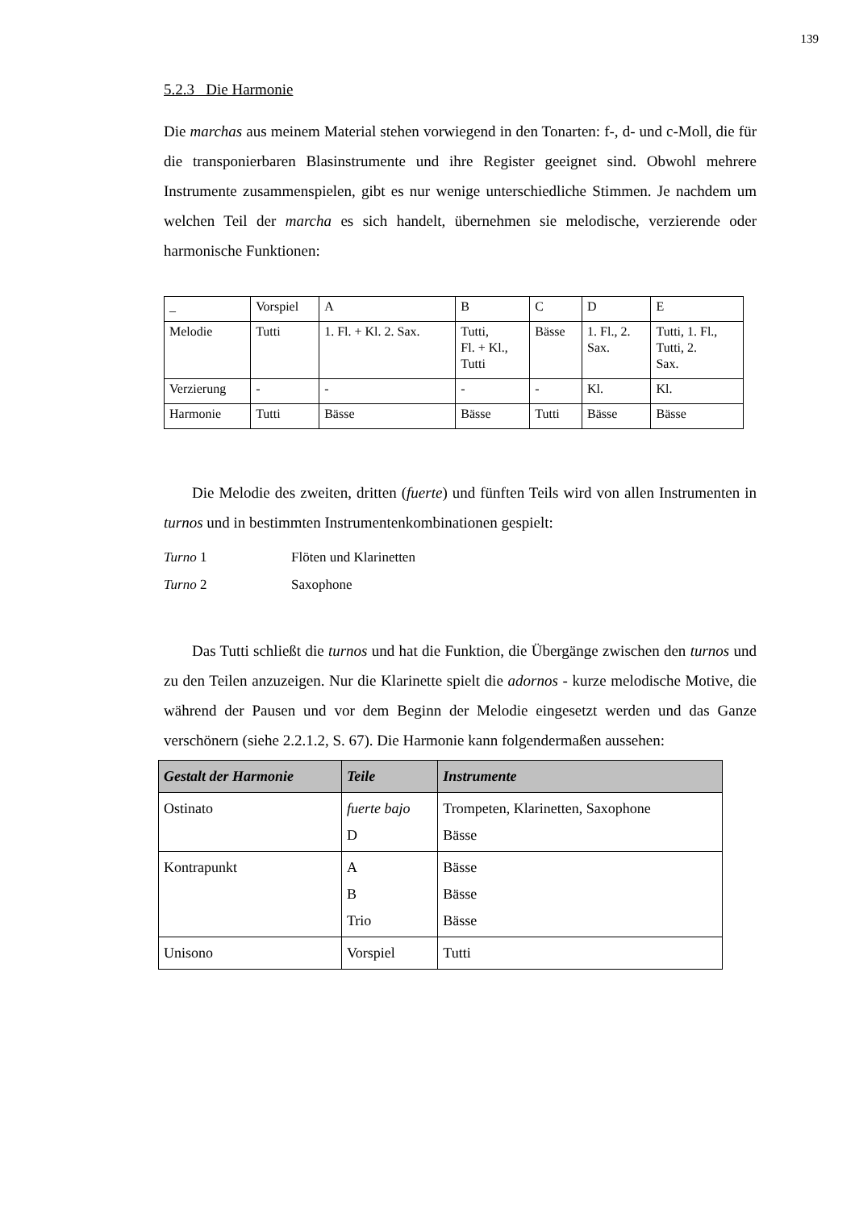139
5.2.3 Die Harmonie
Die marchas aus meinem Material stehen vorwiegend in den Tonarten: f-, d- und c-Moll, die für die transponierbaren Blasinstrumente und ihre Register geeignet sind. Obwohl mehrere Instrumente zusammenspielen, gibt es nur wenige unterschiedliche Stimmen. Je nachdem um welchen Teil der marcha es sich handelt, übernehmen sie melodische, verzierende oder harmonische Funktionen:
| _ | Vorspiel | A | B | C | D | E |
| Melodie | Tutti | 1. Fl. + Kl. 2. Sax. | Tutti, Fl. + Kl., Tutti | Bässe | 1. Fl., 2. Sax. | Tutti, 1. Fl., Tutti, 2. Sax. |
| Verzierung | - | - | - | - | Kl. | Kl. |
| Harmonie | Tutti | Bässe | Bässe | Tutti | Bässe | Bässe |
Die Melodie des zweiten, dritten (fuerte) und fünften Teils wird von allen Instrumenten in turnos und in bestimmten Instrumentenkombinationen gespielt:
Turno 1 Flöten und Klarinetten
Turno 2 Saxophone
Das Tutti schließt die turnos und hat die Funktion, die Übergänge zwischen den turnos und zu den Teilen anzuzeigen. Nur die Klarinette spielt die adornos - kurze melodische Motive, die während der Pausen und vor dem Beginn der Melodie eingesetzt werden und das Ganze verschönern (siehe 2.2.1.2, S. 67). Die Harmonie kann folgendermaßen aussehen:
| Gestalt der Harmonie | Teile | Instrumente |
| --- | --- | --- |
| Ostinato | fuerte bajo D | Trompeten, Klarinetten, Saxophone Bässe |
| Kontrapunkt | A B Trio | Bässe Bässe Bässe |
| Unisono | Vorspiel | Tutti |